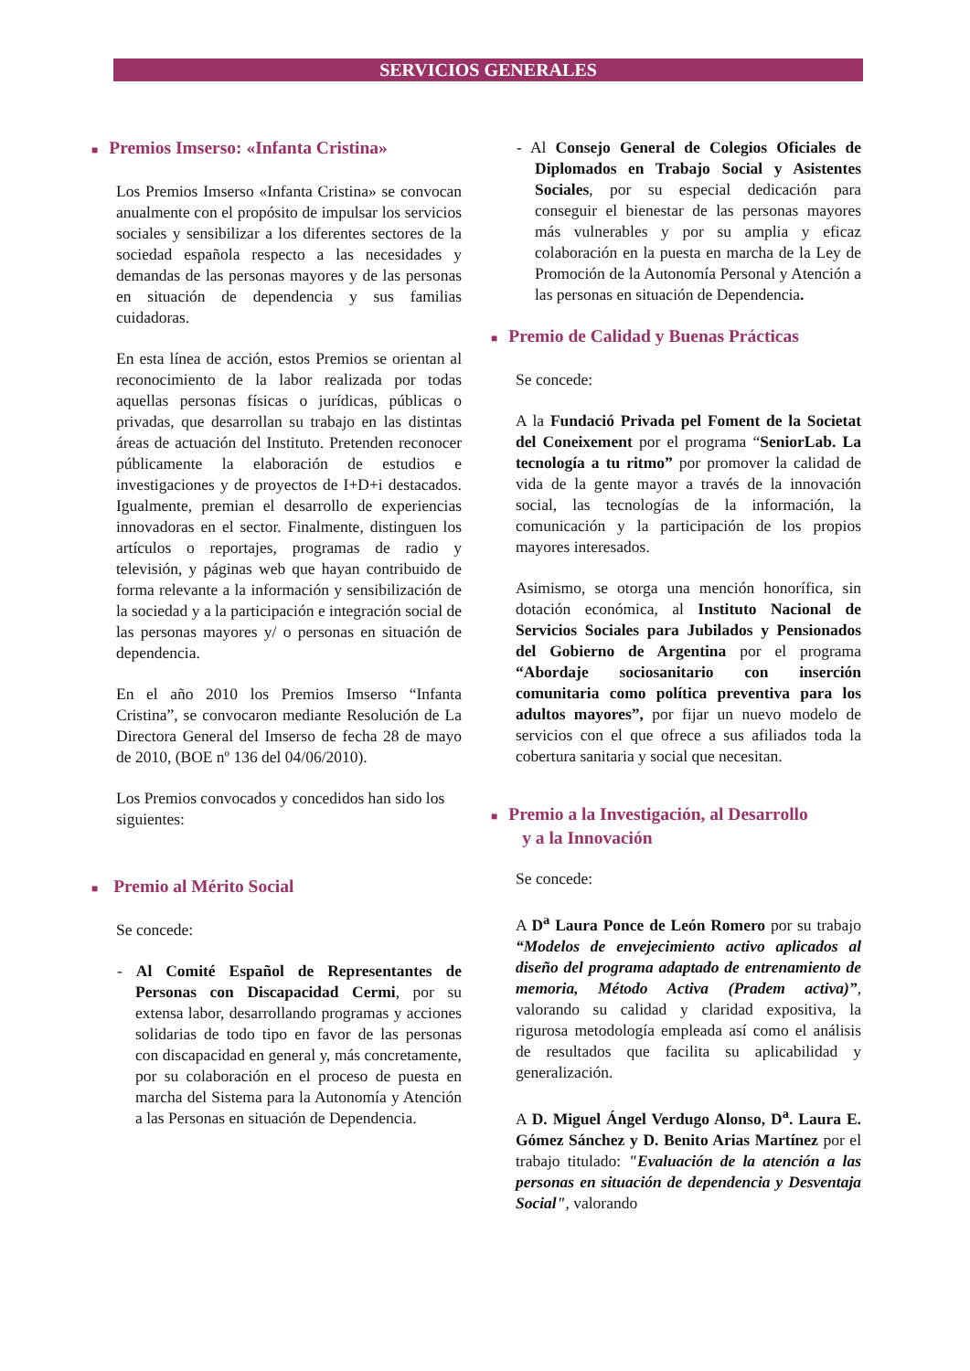SERVICIOS GENERALES
■ Premios Imserso: «Infanta Cristina»
Los Premios Imserso «Infanta Cristina» se convocan anualmente con el propósito de impulsar los servicios sociales y sensibilizar a los diferentes sectores de la sociedad española respecto a las necesidades y demandas de las personas mayores y de las personas en situación de dependencia y sus familias cuidadoras.
En esta línea de acción, estos Premios se orientan al reconocimiento de la labor realizada por todas aquellas personas físicas o jurídicas, públicas o privadas, que desarrollan su trabajo en las distintas áreas de actuación del Instituto. Pretenden reconocer públicamente la elaboración de estudios e investigaciones y de proyectos de I+D+i destacados. Igualmente, premian el desarrollo de experiencias innovadoras en el sector. Finalmente, distinguen los artículos o reportajes, programas de radio y televisión, y páginas web que hayan contribuido de forma relevante a la información y sensibilización de la sociedad y a la participación e integración social de las personas mayores y/ o personas en situación de dependencia.
En el año 2010 los Premios Imserso “Infanta Cristina”, se convocaron mediante Resolución de La Directora General del Imserso de fecha 28 de mayo de 2010, (BOE nº 136 del 04/06/2010).
Los Premios convocados y concedidos han sido los siguientes:
■ Premio al Mérito Social
Se concede:
- Al Comité Español de Representantes de Personas con Discapacidad Cermi, por su extensa labor, desarrollando programas y acciones solidarias de todo tipo en favor de las personas con discapacidad en general y, más concretamente, por su colaboración en el proceso de puesta en marcha del Sistema para la Autonomía y Atención a las Personas en situación de Dependencia.
- Al Consejo General de Colegios Oficiales de Diplomados en Trabajo Social y Asistentes Sociales, por su especial dedicación para conseguir el bienestar de las personas mayores más vulnerables y por su amplia y eficaz colaboración en la puesta en marcha de la Ley de Promoción de la Autonomía Personal y Atención a las personas en situación de Dependencia.
■ Premio de Calidad y Buenas Prácticas
Se concede:
A la Fundació Privada pel Foment de la Societat del Coneixement por el programa “SeniorLab. La tecnología a tu ritmo” por promover la calidad de vida de la gente mayor a través de la innovación social, las tecnologías de la información, la comunicación y la participación de los propios mayores interesados.
Asimismo, se otorga una mención honorífica, sin dotación económica, al Instituto Nacional de Servicios Sociales para Jubilados y Pensionados del Gobierno de Argentina por el programa “Abordaje sociosanitario con inserción comunitaria como política preventiva para los adultos mayores”, por fijar un nuevo modelo de servicios con el que ofrece a sus afiliados toda la cobertura sanitaria y social que necesitan.
■ Premio a la Investigación, al Desarrollo
y a la Innovación
Se concede:
A D<sup>a</sup> Laura Ponce de León Romero por su trabajo “Modelos de envejecimiento activo aplicados al diseño del programa adaptado de entrenamiento de memoria, Método Activa (Pradem activa)”, valorando su calidad y claridad expositiva, la rigurosa metodología empleada así como el análisis de resultados que facilita su aplicabilidad y generalización.
A D. Miguel Ángel Verdugo Alonso, D<sup>a</sup>. Laura E. Gómez Sánchez y D. Benito Arias Martínez por el trabajo titulado: "Evaluación de la atención a las personas en situación de dependencia y Desventaja Social", valorando